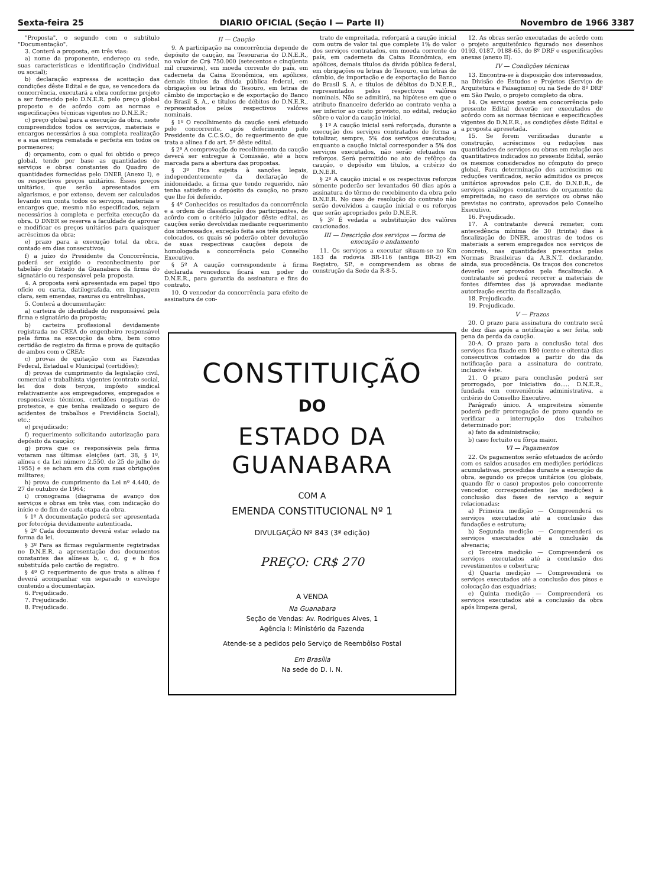Sexta-feira 25 DIARIO OFICIAL (Seção I — Parte II) Novembro de 1966 3387
"Proposta", o segundo com o subtítulo "Documentação".
3. Conterá a proposta, em três vias:
a) nome da proponente, endereço ou sede, suas características e identificação (individual ou social);
b) declaração expressa de aceitação das condições dêste Edital e de que, se vencedora da concorrência, executará a obra conforme projeto a ser fornecido pelo D.N.E.R. pelo preço global proposto e de acôrdo com as normas e especificações técnicas vigentes no D.N.E.R.;
c) preço global para a execução da obra, neste compreendidos todos os serviços, materiais e encargos necessários à sua completa realização e a sua entrega rematada e perfeita em todos os pormenores;
d) orçamento, com o qual foi obtido o preço global, tendo por base as quantidades de serviços e obras constantes do Quadro de quantidades fornecidas pelo DNER (Anexo I), e os respectivos preços unitários. Ësses preços unitários, que serão apresentados em algarismos, e por extenso, devem ser calculados levando em conta todos os serviços, materiais e encargos que, mesmo não especificados, sejam necessários à completa e perfeita execução da obra. O DNER se reserva a faculdade de aprovar e modificar os preços unitários para quaisquer acréscimos da obra;
e) prazo para a execução total da obra, contado em dias consecutivos;
f) a juízo do Presidente da Concorrência, poderá ser exigido o reconhecimento por tabelião do Estado da Guanabara da firma do signatário ou responsável pela proposta.
4. A proposta será apresentada em papel tipo ofício ou carta, datilografada, em linguagem clara, sem emendas, rasuras ou entrelinhas.
5. Conterá a documentação:
a) carteira de identidade do responsável pela firma e signatário da proposta;
b) carteira profissional devidamente registrada no CREA do engenheiro responsável pela firma na execução da obra, bem como certidão de registro da firma e prova de quitação de ambos com o CREA:
c) provas de quitação com as Fazendas Federal, Estadual e Municipal (certidões);
d) provas de cumprimento da legislação civil, comercial e trabalhista vigentes (contrato social, lei dos dois terços, impôsto sindical relativamente aos empregadores, empregados e responsáveis técnicos, certidões negativas de protestos, e que tenha realizado o seguro de acidentes de trabalhos e Previdência Social), etc.;
e) prejudicado;
f) requerimento solicitando autorização para depósito da caução;
g) prova que os responsáveis pela firma votaram nas últimas eleições (art. 38, § 1º, alínea c da Lei número 2.550, de 25 de julho de 1955) e se acham em dia com suas obrigações militares;
h) prova de cumprimento da Lei nº 4.440, de 27 de outubro de 1964;
i) cronograma (diagrama de avanço dos serviços e obras em três vias, com indicação do início e do fim de cada etapa da obra.
§ 1º A documentação poderá ser apresentada por fotocópia devidamente autenticada.
§ 2º Cada documento deverá estar selado na forma da lei.
§ 3º Para as firmas regularmente registradas no D.N.E.R. a apresentação dos documentos constantes das alíneas b, c, d, g e h fica substituída pelo cartão de registro.
§ 4º O requerimento de que trata a alínea f deverá acompanhar em separado o envelope contendo a documentação.
6. Prejudicado.
7. Prejudicado.
8. Prejudicado.
II — Caução
9. A participação na concorrência depende de depósito de caução, na Tesouraria do D.N.E.R., no valor de Cr$ 750.000 (setecentos e cinqüenta mil cruzeiros), em moeda corrente do país, em caderneta da Caixa Econômica, em apólices, demais títulos da dívida pública federal, em obrigações ou letras do Tesouro, em letras de câmbio de importação e de exportação do Banco do Brasil S. A., e títulos de débitos do D.N.E.R., representados pelos respectivos valôres nominais.
§ 1º O recolhimento da caução será efetuado pelo concorrente, após deferimento pelo Presidente da C.C.S.O., do requerimento de que trata a alínea f do art. 5º dêste edital.
§ 2º A comprovação do recolhimento da caução deverá ser entregue à Comissão, até a hora marcada para a abertura das propostas.
§ 3º Fica sujeita à sanções legais, independentemente da declaração de inidoneidade, a firma que tendo requerido, não tenha satisfeito o depósito da caução, no prazo que lhe foi deferido.
§ 4º Conhecidos os resultados da concorrência e a ordem de classificação dos participantes, de acôrdo com o critério julgador dêste edital, as cauções serão devolvidas mediante requerimento dos interessados, exceção feita aos três primeiros colocados, os quais só poderão obter devolução de suas respectivas cauções depois de homologada a concorrência pelo Conselho Executivo.
§ 5º A caução correspondente à firma declarada vencedora ficará em poder do D.N.E.R., para garantia da assinatura e fins do contrato.
10. O vencedor da concorrência para efeito de assinatura de con-
trato de empreitada, reforçará a caução inicial com outra de valor tal que complete 1% do valor dos serviços contratados, em moeda corrente do país, em caderneta da Caixa Econômica, em apólices, demais títulos da dívida pública federal, em obrigações ou letras do Tesouro, em letras de câmbio, de importação e de exportação do Banco do Brasil S. A. e títulos de débitos do D.N.E.R., representados pelos respectivos valôres nominais. Não se admitirá, na hipótese em que o atributo financeiro deferido ao contrato venha a ser inferior ao custo previsto, no edital, redução sôbre o valor da caução inicial.
§ 1º A caução inicial será reforçada, durante a execução dos serviços contratados de forma a totalizar, sempre, 5% dos serviços executados; enquanto a caução inicial corresponder a 5% dos serviços executados, não serão efetuados os reforços. Será permitido no ato de refôrço da caução, o depósito em títulos, a critério do D.N.E.R.
§ 2º A caução inicial e os respectivos reforços sòmente poderão ser levantados 60 dias após a assinatura do têrmo de recebimento da obra pelo D.N.E.R. No caso de resolução do contrato não serão devolvidos a caução inicial e os reforços que serão apropriados pelo D.N.E.R.
§ 3º É vedada a substituição dos valôres caucionados.
III — Descrição dos serviços — forma de execução e andamento
11. Os serviços a executar situam-se no Km 183 da rodovia BR-116 (antiga BR-2) em Registro, SP., e compreendem as obras de construção da Sede da R-8-5.
CONSTITUIÇÃO
DO
ESTADO DA GUANABARA
COM A
EMENDA CONSTITUCIONAL Nº 1
DIVULGAÇÃO Nº 843 (3ª edição)
PREÇO: CR$ 270
A VENDA
Na Guanabara
Seção de Vendas: Av. Rodrigues Alves, 1
Agência I: Ministério da Fazenda
Atende-se a pedidos pelo Serviço de Reembôlso Postal
Em Brasília
Na sede do D. I. N.
12. As obras serão executadas de acôrdo com o projeto arquitetônico figurado nos desenhos 0193, 0187, 0188-65, do 8º DRF e especificações anexas (anexo II).
IV — Condições técnicas
13. Encontra-se à disposição dos interessados, na Divisão de Estudos e Projetos (Serviço de Arquitetura e Paisagismo) ou na Sede do 8º DRF em São Paulo, o projeto completo da obra.
14. Os serviços postos em concorrência pelo presente Edital deverão ser executados de acôrdo com as normas técnicas e especificações vigentes do D.N.E.R., as condições dêste Edital e a proposta apresetada.
15. Se forem verificadas durante a construção, acréscimos ou reduções nas quantidades de serviços ou obras em relação aos quantitativos indicados no presente Edital, serão os mesmos considerados no cômputo do preço global. Para determinação dos acréscimos ou reduções verificados, serão admitidos os preços unitários aprovados pelo C.E. do D.N.E.R., de serviços análogos constantes do orçamento da empreitada; no caso de serviços ou obras não previstas no contrato, aprovados pelo Conselho Executivo.
16. Prejudicado.
17. A contratante deverá remeter, com antecedência mínima de 30 (trinta) dias à fiscalização do DNER, amostras de todos os materiais a serem empregados nos serviços de concreto, nas quantidades prescritas pelas Normas Brasileiras da A.B.N.T. declarando, ainda, sua procedência. Os traços dos concretos deverão ser aprovados pela fiscalização. A contratante só poderá recorrer a materiais de fontes diferntes das já aprovadas mediante autorização escrita da fiscalização.
18. Prejudicado.
19. Prejudicado.
V — Prazos
20. O prazo para assinatura do contrato será de dez dias após a notificação a ser feita, sob pena da perda da caução.
20-A. O prazo para a conclusão total dos serviços fica fixado em 180 (cento e oitenta) dias consecutivos contados a partir do dia da notificação para a assinatura do contrato, inclusive êste.
21. O prazo para conclusão poderá ser prorrogado, por iniciativa do..... D.N.E.R., fundada em conveniência administrativa, a critério do Conselho Executivo.
Parágrafo único. A empreiteira sòmente poderá pedir prorrogação de prazo quando se verificar a interrupção dos trabalhos determinado por:
a) fato da administração;
b) caso fortuito ou fôrça maior.
VI — Pagamentos
22. Os pagamentos serão efetuados de acôrdo com os saldos acusados em medições periódicas acumulativas, procedidas durante a execução da obra, segundo os preços unitários (ou globais, quando fôr o caso) propostos pelo concorrente vencedor, correspondentes (as medições) à conclusão das fases de serviço a seguir relacionadas:
a) Primeira medição — Compreenderá os serviços executados até a conclusão das fundações e estrutura;
b) Segunda medição — Compreenderá os serviços executados até a conclusão da alvenaria;
c) Terceira medição — Compreenderá os serviços executados até a conclusão dos revestimentos e cobertura;
d) Quarta medição — Compreenderá os serviços executados até a conclusão dos pisos e colocação das esquadrias;
e) Quinta medição — Compreenderá os serviços executados até a conclusão da obra após limpeza geral,